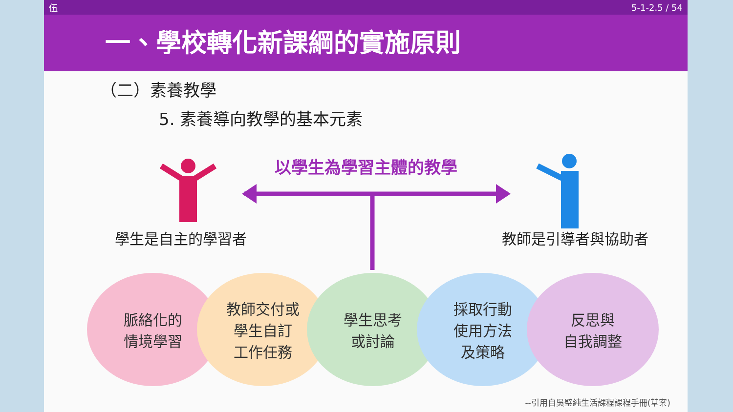伍 5-1-2.5 / 54
一、學校轉化新課綱的實施原則
（二）素養教學
5. 素養導向教學的基本元素
以學生為學習主體的教學
學生是自主的學習者 教師是引導者與協助者
脈絡化的
情境學習
教師交付或
學生自訂
工作任務
學生思考
或討論
採取行動
使用方法
及策略
反思與
自我調整
--引用自吳璧純生活課程課程手冊(草案)